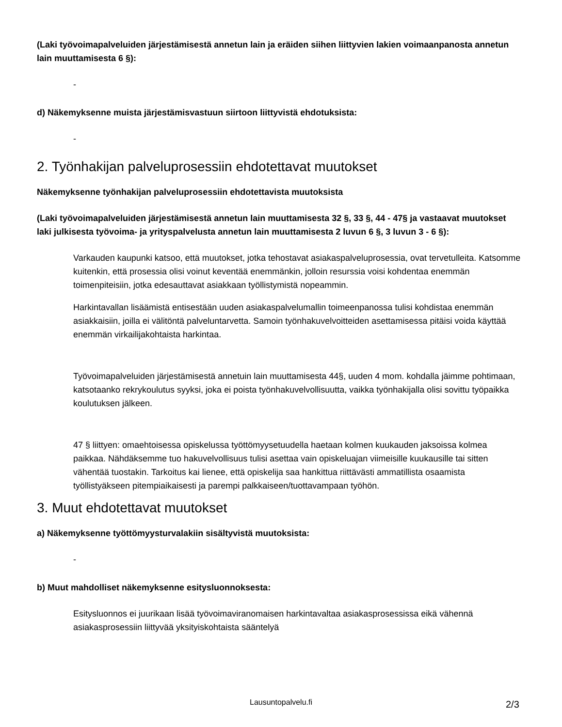(Laki työvoimapalveluiden järjestämisestä annetun lain ja eräiden siihen liittyvien lakien voimaanpanosta annetun lain muuttamisesta 6 §):
-
d) Näkemyksenne muista järjestämisvastuun siirtoon liittyvistä ehdotuksista:
-
2. Työnhakijan palveluprosessiin ehdotettavat muutokset
Näkemyksenne työnhakijan palveluprosessiin ehdotettavista muutoksista
(Laki työvoimapalveluiden järjestämisestä annetun lain muuttamisesta 32 §, 33 §, 44 - 47§ ja vastaavat muutokset laki julkisesta työvoima- ja yrityspalvelusta annetun lain muuttamisesta 2 luvun 6 §, 3 luvun 3 - 6 §):
Varkauden kaupunki katsoo, että muutokset, jotka tehostavat asiakaspalveluprosessia, ovat tervetulleita. Katsomme kuitenkin, että prosessia olisi voinut keventää enemmänkin, jolloin resurssia voisi kohdentaa enemmän toimenpiteisiin, jotka edesauttavat asiakkaan työllistymistä nopeammin.
Harkintavallan lisäämistä entisestään uuden asiakaspalvelumallin toimeenpanossa tulisi kohdistaa enemmän asiakkaisiin, joilla ei välitöntä palveluntarvetta. Samoin työnhakuvelvoitteiden asettamisessa pitäisi voida käyttää enemmän virkailijakohtaista harkintaa.
Työvoimapalveluiden järjestämisestä annetuin lain muuttamisesta 44§, uuden 4 mom. kohdalla jäimme pohtimaan, katsotaanko rekrykoulutus syyksi, joka ei poista työnhakuvelvollisuutta, vaikka työnhakijalla olisi sovittu työpaikka koulutuksen jälkeen.
47 § liittyen: omaehtoisessa opiskelussa työttömyysetuudella haetaan kolmen kuukauden jaksoissa kolmea paikkaa. Nähdäksemme tuo hakuvelvollisuus tulisi asettaa vain opiskeluajan viimeisille kuukausille tai sitten vähentää tuostakin. Tarkoitus kai lienee, että opiskelija saa hankittua riittävästi ammatillista osaamista työllistyäkseen pitempiaikaisesti ja parempi palkkaiseen/tuottavampaan työhön.
3. Muut ehdotettavat muutokset
a) Näkemyksenne työttömyysturvalakiin sisältyvistä muutoksista:
-
b) Muut mahdolliset näkemyksenne esitysluonnoksesta:
Esitysluonnos ei juurikaan lisää työvoimaviranomaisen harkintavaltaa asiakasprosessissa eikä vähennä asiakasprosessiin liittyvää yksityiskohtaista sääntelyä
Lausuntopalvelu.fi 2/3